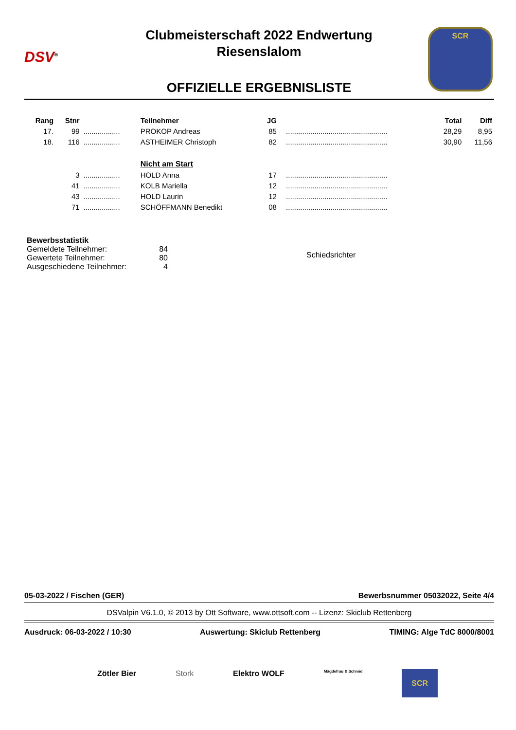DSV<sup>®</sup>
SCR
Clubmeisterschaft 2022 Endwertung
Riesenslalom
OFFIZIELLE ERGEBNISLISTE
| Rang | Stnr | | Teilnehmer | JG | | | Total | Diff |
| --- | --- | --- | --- | --- | --- | --- | --- | --- |
| 17. | 99 | .................. | PROKOP Andreas | 85 | | .................................................. | 28,29 | 8,95 |
| 18. | 116 | .................. | ASTHEIMER Christoph | 82 | | .................................................. | 30,90 | 11,56 |
| | | | Nicht am Start | | | | | |
| | 3 | .................. | HOLD Anna | 17 | | .................................................. | | |
| | 41 | .................. | KOLB Mariella | 12 | | .................................................. | | |
| | 43 | .................. | HOLD Laurin | 12 | | .................................................. | | |
| | 71 | .................. | SCHÖFFMANN Benedikt | 08 | | .................................................. | | |
Bewerbsstatistik
| Gemeldete Teilnehmer: | 84 |
| Gewertete Teilnehmer: | 80 |
| Ausgeschiedene Teilnehmer: | 4 |
Schiedsrichter
05-03-2022 / Fischen (GER) Bewerbsnummer 05032022, Seite 4/4
DSValpin V6.1.0, © 2013 by Ott Software, www.ottsoft.com -- Lizenz: Skiclub Rettenberg
Ausdruck: 06-03-2022 / 10:30 Auswertung: Skiclub Rettenberg TIMING: Alge TdC 8000/8001
Zötler Bier Stork Elektro WOLF Mägdefrau & Schmid SCR